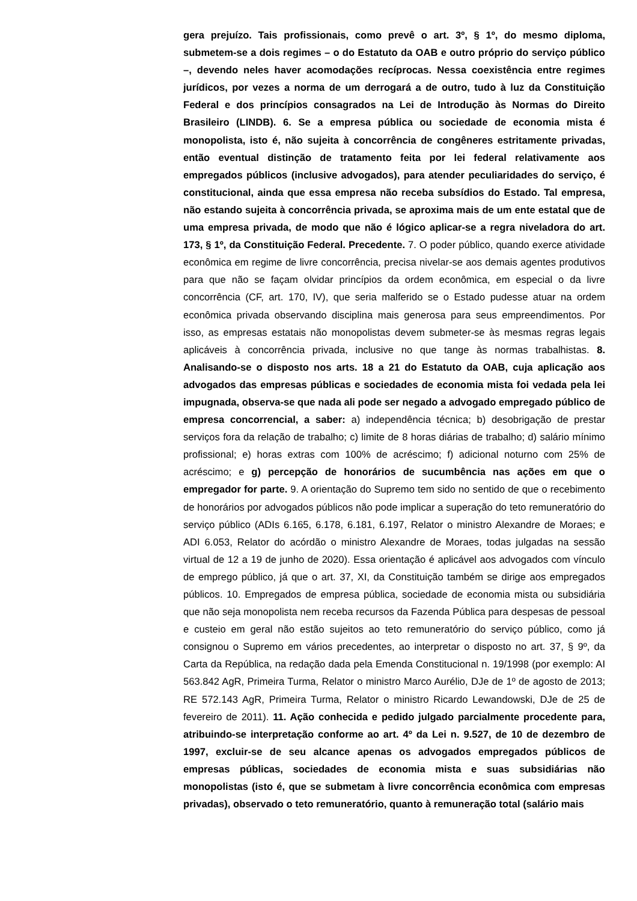gera prejuízo. Tais profissionais, como prevê o art. 3º, § 1º, do mesmo diploma, submetem-se a dois regimes – o do Estatuto da OAB e outro próprio do serviço público –, devendo neles haver acomodações recíprocas. Nessa coexistência entre regimes jurídicos, por vezes a norma de um derrogará a de outro, tudo à luz da Constituição Federal e dos princípios consagrados na Lei de Introdução às Normas do Direito Brasileiro (LINDB). 6. Se a empresa pública ou sociedade de economia mista é monopolista, isto é, não sujeita à concorrência de congêneres estritamente privadas, então eventual distinção de tratamento feita por lei federal relativamente aos empregados públicos (inclusive advogados), para atender peculiaridades do serviço, é constitucional, ainda que essa empresa não receba subsídios do Estado. Tal empresa, não estando sujeita à concorrência privada, se aproxima mais de um ente estatal que de uma empresa privada, de modo que não é lógico aplicar-se a regra niveladora do art. 173, § 1º, da Constituição Federal. Precedente. 7. O poder público, quando exerce atividade econômica em regime de livre concorrência, precisa nivelar-se aos demais agentes produtivos para que não se façam olvidar princípios da ordem econômica, em especial o da livre concorrência (CF, art. 170, IV), que seria malferido se o Estado pudesse atuar na ordem econômica privada observando disciplina mais generosa para seus empreendimentos. Por isso, as empresas estatais não monopolistas devem submeter-se às mesmas regras legais aplicáveis à concorrência privada, inclusive no que tange às normas trabalhistas. 8. Analisando-se o disposto nos arts. 18 a 21 do Estatuto da OAB, cuja aplicação aos advogados das empresas públicas e sociedades de economia mista foi vedada pela lei impugnada, observa-se que nada ali pode ser negado a advogado empregado público de empresa concorrencial, a saber: a) independência técnica; b) desobrigação de prestar serviços fora da relação de trabalho; c) limite de 8 horas diárias de trabalho; d) salário mínimo profissional; e) horas extras com 100% de acréscimo; f) adicional noturno com 25% de acréscimo; e g) percepção de honorários de sucumbência nas ações em que o empregador for parte. 9. A orientação do Supremo tem sido no sentido de que o recebimento de honorários por advogados públicos não pode implicar a superação do teto remuneratório do serviço público (ADIs 6.165, 6.178, 6.181, 6.197, Relator o ministro Alexandre de Moraes; e ADI 6.053, Relator do acórdão o ministro Alexandre de Moraes, todas julgadas na sessão virtual de 12 a 19 de junho de 2020). Essa orientação é aplicável aos advogados com vínculo de emprego público, já que o art. 37, XI, da Constituição também se dirige aos empregados públicos. 10. Empregados de empresa pública, sociedade de economia mista ou subsidiária que não seja monopolista nem receba recursos da Fazenda Pública para despesas de pessoal e custeio em geral não estão sujeitos ao teto remuneratório do serviço público, como já consignou o Supremo em vários precedentes, ao interpretar o disposto no art. 37, § 9º, da Carta da República, na redação dada pela Emenda Constitucional n. 19/1998 (por exemplo: AI 563.842 AgR, Primeira Turma, Relator o ministro Marco Aurélio, DJe de 1º de agosto de 2013; RE 572.143 AgR, Primeira Turma, Relator o ministro Ricardo Lewandowski, DJe de 25 de fevereiro de 2011). 11. Ação conhecida e pedido julgado parcialmente procedente para, atribuindo-se interpretação conforme ao art. 4º da Lei n. 9.527, de 10 de dezembro de 1997, excluir-se de seu alcance apenas os advogados empregados públicos de empresas públicas, sociedades de economia mista e suas subsidiárias não monopolistas (isto é, que se submetam à livre concorrência econômica com empresas privadas), observado o teto remuneratório, quanto à remuneração total (salário mais